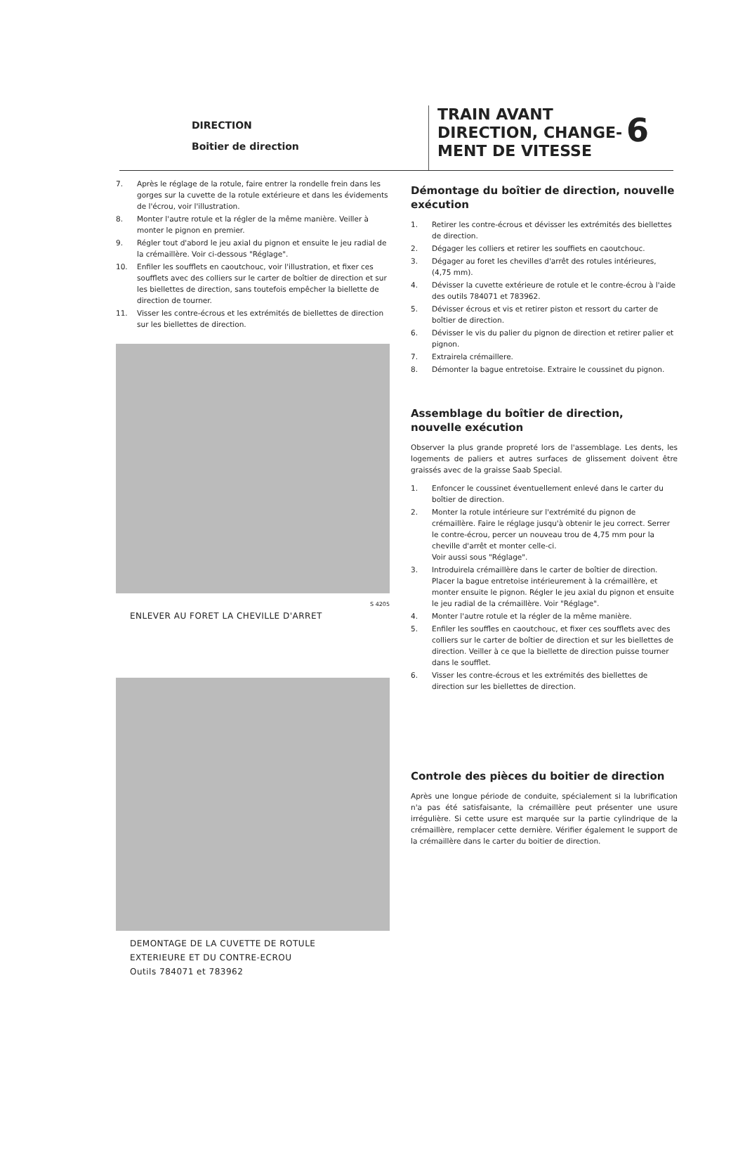DIRECTION
Boitier de direction
TRAIN AVANT
DIRECTION, CHANGE-
MENT DE VITESSE
6
7. Après le réglage de la rotule, faire entrer la rondelle frein dans les gorges sur la cuvette de la rotule extérieure et dans les évidements de l'écrou, voir l'illustration.
8. Monter l'autre rotule et la régler de la même manière. Veiller à monter le pignon en premier.
9. Régler tout d'abord le jeu axial du pignon et ensuite le jeu radial de la crémaillère. Voir ci-dessous "Réglage".
10. Enfiler les soufflets en caoutchouc, voir l'illustration, et fixer ces soufflets avec des colliers sur le carter de boîtier de direction et sur les biellettes de direction, sans toutefois empêcher la biellette de direction de tourner.
11. Visser les contre-écrous et les extrémités de biellettes de direction sur les biellettes de direction.
S 4205
ENLEVER AU FORET LA CHEVILLE D'ARRET
DEMONTAGE DE LA CUVETTE DE ROTULE
EXTERIEURE ET DU CONTRE-ECROU
Outils 784071 et 783962
Démontage du boîtier de direction, nouvelle exécution
1. Retirer les contre-écrous et dévisser les extrémités des biellettes de direction.
2. Dégager les colliers et retirer les souffiets en caoutchouc.
3. Dégager au foret les chevilles d'arrêt des rotules intérieures, (4,75 mm).
4. Dévisser la cuvette extérieure de rotule et le contre-écrou à l'aide des outils 784071 et 783962.
5. Dévisser écrous et vis et retirer piston et ressort du carter de boîtier de direction.
6. Dévisser le vis du palier du pignon de direction et retirer palier et pignon.
7. Extrairela crémaillere.
8. Démonter la bague entretoise. Extraire le coussinet du pignon.
Assemblage du boîtier de direction, nouvelle exécution
Observer la plus grande propreté lors de l'assemblage. Les dents, les logements de paliers et autres surfaces de glissement doivent être graissés avec de la graisse Saab Special.
1. Enfoncer le coussinet éventuellement enlevé dans le carter du boîtier de direction.
2. Monter la rotule intérieure sur l'extrémité du pignon de crémaillère. Faire le réglage jusqu'à obtenir le jeu correct. Serrer le contre-écrou, percer un nouveau trou de 4,75 mm pour la cheville d'arrêt et monter celle-ci.
Voir aussi sous "Réglage".
3. Introduirela crémaillère dans le carter de boîtier de direction. Placer la bague entretoise intérieurement à la crémaillère, et monter ensuite le pignon. Régler le jeu axial du pignon et ensuite le jeu radial de la crémaillère. Voir "Réglage".
4. Monter l'autre rotule et la régler de la même manière.
5. Enfiler les souffles en caoutchouc, et fixer ces soufflets avec des colliers sur le carter de boîtier de direction et sur les biellettes de direction. Veiller à ce que la biellette de direction puisse tourner dans le soufflet.
6. Visser les contre-écrous et les extrémités des biellettes de direction sur les biellettes de direction.
Controle des pièces du boitier de direction
Après une longue période de conduite, spécialement si la lubrification n'a pas été satisfaisante, la crémaillère peut présenter une usure irrégulière. Si cette usure est marquée sur la partie cylindrique de la crémaillère, remplacer cette dernière. Vérifier également le support de la crémaillère dans le carter du boitier de direction.